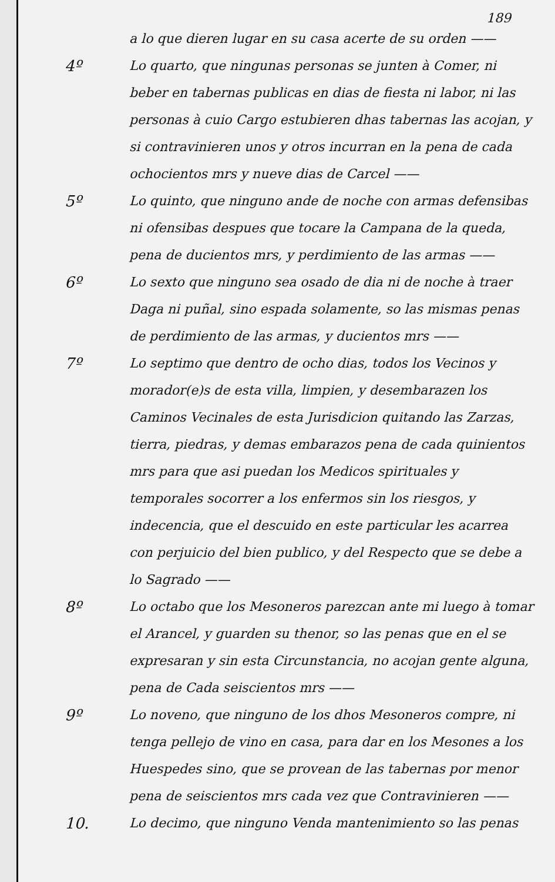189
a lo que dieren lugar en su casa acerte de su orden ——
4º
Lo quarto, que ningunas personas se junten à Comer, ni beber en tabernas publicas en dias de fiesta ni labor, ni las personas à cuio Cargo estubieren dhas tabernas las acojan, y si contravinieren unos y otros incurran en la pena de cada ochocientos mrs y nueve dias de Carcel ——
5º
Lo quinto, que ninguno ande de noche con armas defensibas ni ofensibas despues que tocare la Campana de la queda, pena de ducientos mrs, y perdimiento de las armas ——
6º
Lo sexto que ninguno sea osado de dia ni de noche à traer Daga ni puñal, sino espada solamente, so las mismas penas de perdimiento de las armas, y ducientos mrs ——
7º
Lo septimo que dentro de ocho dias, todos los Vecinos y morador(e)s de esta villa, limpien, y desembarazen los Caminos Vecinales de esta Jurisdicion quitando las Zarzas, tierra, piedras, y demas embarazos pena de cada quinientos mrs para que asi puedan los Medicos spirituales y temporales socorrer a los enfermos sin los riesgos, y indecencia, que el descuido en este particular les acarrea con perjuicio del bien publico, y del Respecto que se debe a lo Sagrado ——
8º
Lo octabo que los Mesoneros parezcan ante mi luego à tomar el Arancel, y guarden su thenor, so las penas que en el se expresaran y sin esta Circunstancia, no acojan gente alguna, pena de Cada seiscientos mrs ——
9º
Lo noveno, que ninguno de los dhos Mesoneros compre, ni tenga pellejo de vino en casa, para dar en los Mesones a los Huespedes sino, que se provean de las tabernas por menor pena de seiscientos mrs cada vez que Contravinieren ——
10.
Lo decimo, que ninguno Venda mantenimiento so las penas